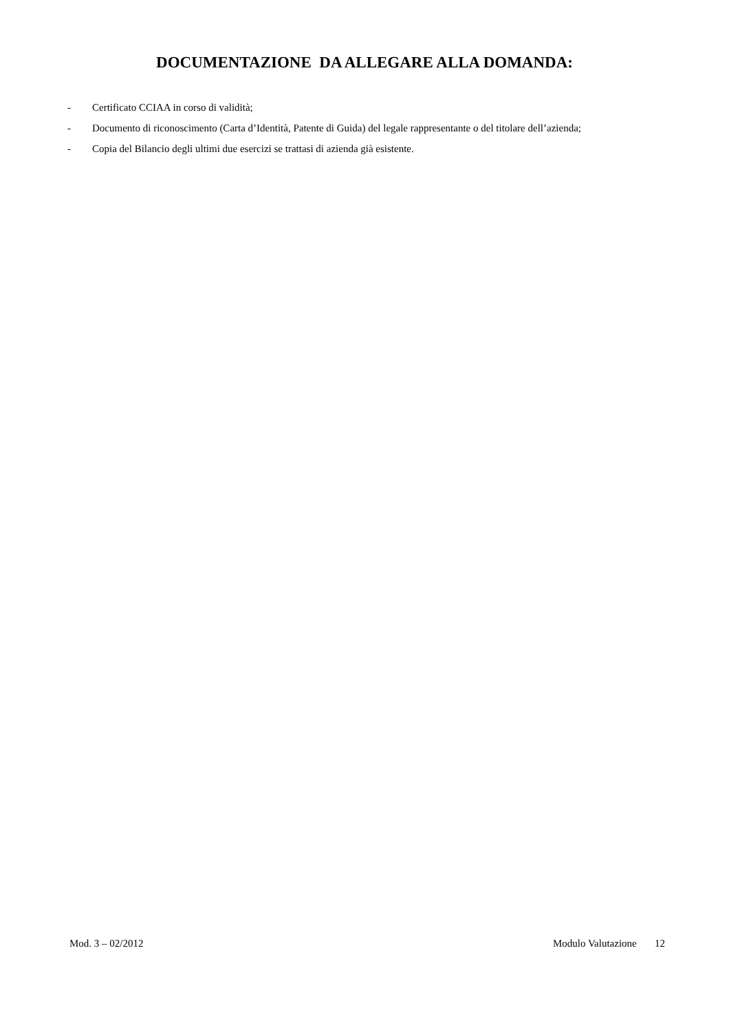DOCUMENTAZIONE DA ALLEGARE ALLA DOMANDA:
- Certificato CCIAA in corso di validità;
- Documento di riconoscimento (Carta d’Identità, Patente di Guida) del legale rappresentante o del titolare dell’azienda;
- Copia del Bilancio degli ultimi due esercizi se trattasi di azienda già esistente.
Mod. 3 – 02/2012 Modulo Valutazione 12